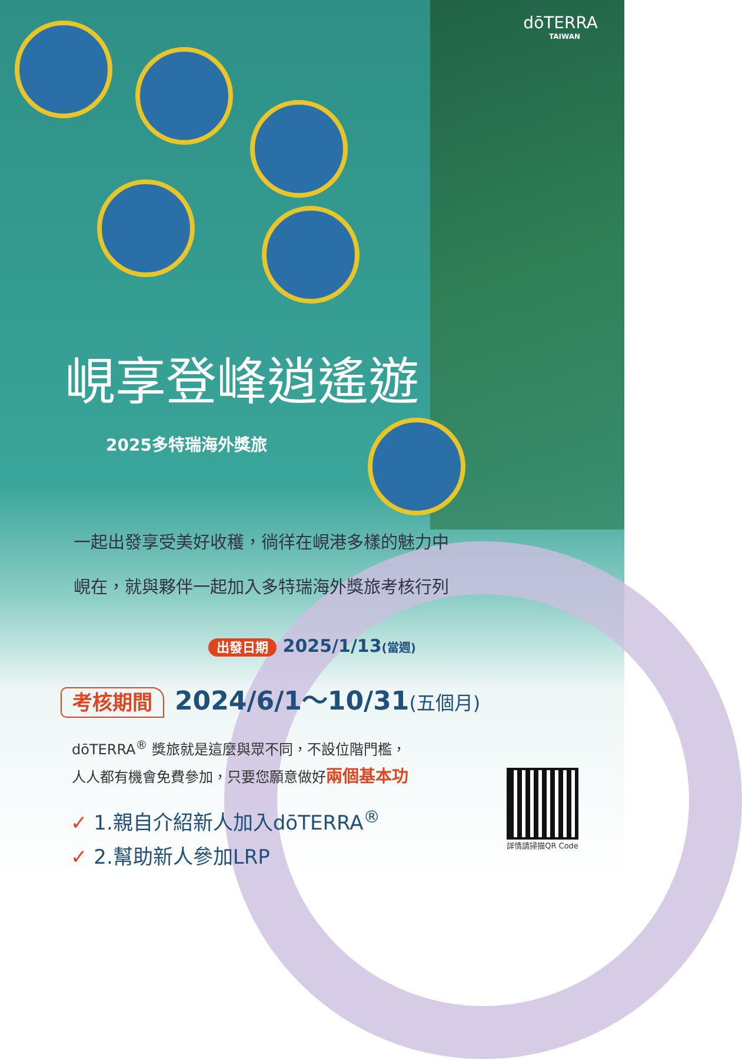dōTERRA
TAIWAN
峴享登峰逍遙遊
2025多特瑞海外獎旅
一起出發享受美好收穫，徜徉在峴港多樣的魅力中
峴在，就與夥伴一起加入多特瑞海外獎旅考核行列
出發日期 2025/1/13(當週)
考核期間 2024/6/1～10/31(五個月)
dōTERRA<sup>®</sup> 獎旅就是這麼與眾不同，不設位階門檻，
人人都有機會免費參加，只要您願意做好兩個基本功
✓ 1.親自介紹新人加入dōTERRA<sup>®</sup>
✓ 2.幫助新人參加LRP
詳情請掃描QR Code